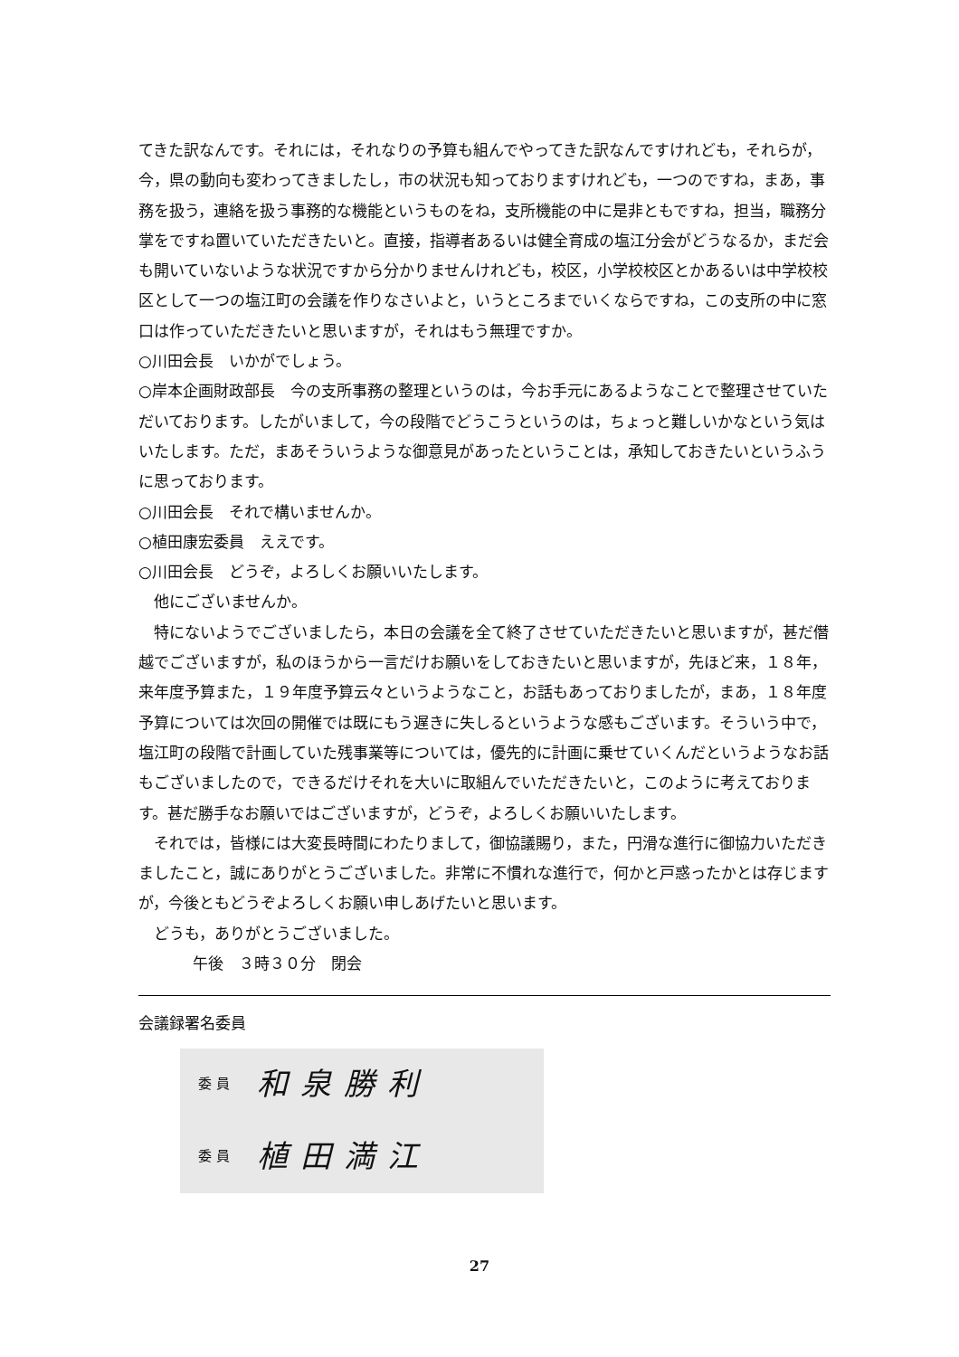てきた訳なんです。それには，それなりの予算も組んでやってきた訳なんですけれども，それらが，今，県の動向も変わってきましたし，市の状況も知っておりますけれども，一つのですね，まあ，事務を扱う，連絡を扱う事務的な機能というものをね，支所機能の中に是非ともですね，担当，職務分掌をですね置いていただきたいと。直接，指導者あるいは健全育成の塩江分会がどうなるか，まだ会も開いていないような状況ですから分かりませんけれども，校区，小学校校区とかあるいは中学校校区として一つの塩江町の会議を作りなさいよと，いうところまでいくならですね，この支所の中に窓口は作っていただきたいと思いますが，それはもう無理ですか。
○川田会長　いかがでしょう。
○岸本企画財政部長　今の支所事務の整理というのは，今お手元にあるようなことで整理させていただいております。したがいまして，今の段階でどうこうというのは，ちょっと難しいかなという気はいたします。ただ，まあそういうような御意見があったということは，承知しておきたいというふうに思っております。
○川田会長　それで構いませんか。
○植田康宏委員　ええです。
○川田会長　どうぞ，よろしくお願いいたします。
他にございませんか。
特にないようでございましたら，本日の会議を全て終了させていただきたいと思いますが，甚だ僭越でございますが，私のほうから一言だけお願いをしておきたいと思いますが，先ほど来，１８年，来年度予算また，１９年度予算云々というようなこと，お話もあっておりましたが，まあ，１８年度予算については次回の開催では既にもう遅きに失しるというような感もございます。そういう中で，塩江町の段階で計画していた残事業等については，優先的に計画に乗せていくんだというようなお話もございましたので，できるだけそれを大いに取組んでいただきたいと，このように考えております。甚だ勝手なお願いではございますが，どうぞ，よろしくお願いいたします。
それでは，皆様には大変長時間にわたりまして，御協議賜り，また，円滑な進行に御協力いただきましたこと，誠にありがとうございました。非常に不慣れな進行で，何かと戸惑ったかとは存じますが，今後ともどうぞよろしくお願い申しあげたいと思います。
どうも，ありがとうございました。
午後　３時３０分　閉会
会議録署名委員
委 員 和泉勝利
委 員 植田満江
27